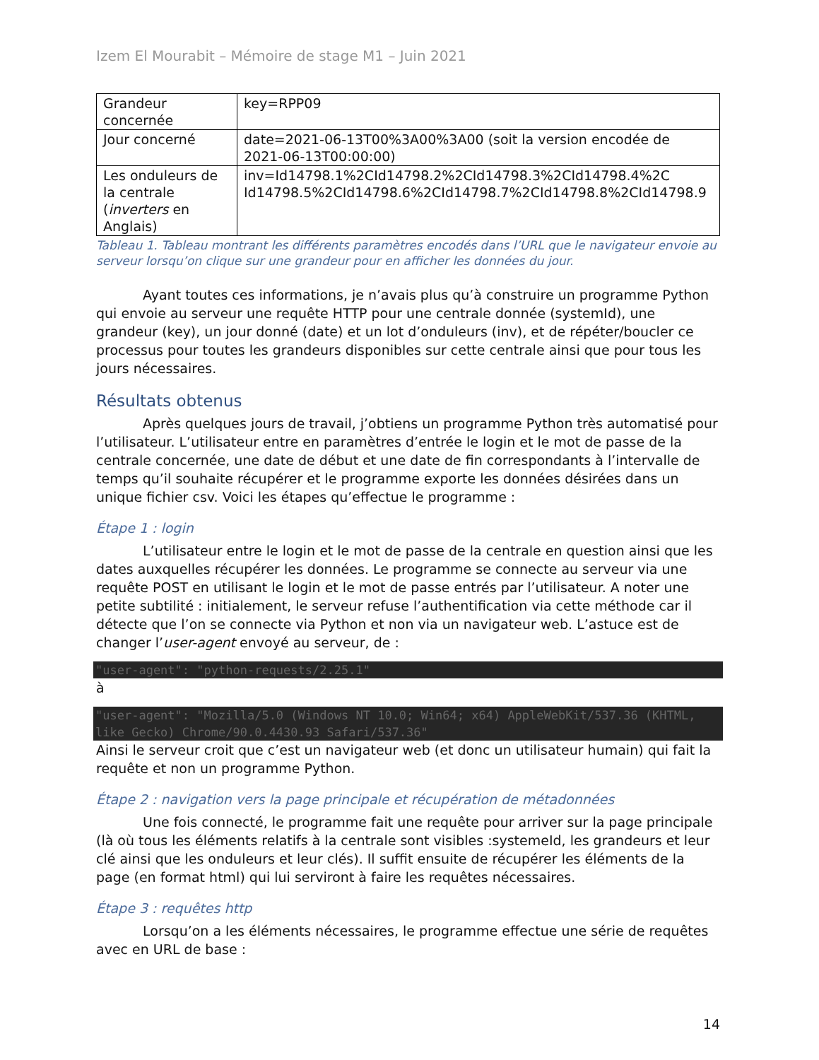Izem El Mourabit – Mémoire de stage M1 – Juin 2021
| Grandeur concernée | key=RPP09 |
| Jour concerné | date=2021-06-13T00%3A00%3A00 (soit la version encodée de 2021-06-13T00:00:00) |
| Les onduleurs de la centrale ( inverters en Anglais) | inv=Id14798.1%2CId14798.2%2CId14798.3%2CId14798.4%2C Id14798.5%2CId14798.6%2CId14798.7%2CId14798.8%2CId14798.9 |
Tableau 1. Tableau montrant les différents paramètres encodés dans l’URL que le navigateur envoie au serveur lorsqu’on clique sur une grandeur pour en afficher les données du jour.
Ayant toutes ces informations, je n’avais plus qu’à construire un programme Python qui envoie au serveur une requête HTTP pour une centrale donnée (systemId), une grandeur (key), un jour donné (date) et un lot d’onduleurs (inv), et de répéter/boucler ce processus pour toutes les grandeurs disponibles sur cette centrale ainsi que pour tous les jours nécessaires.
Résultats obtenus
Après quelques jours de travail, j’obtiens un programme Python très automatisé pour l’utilisateur. L’utilisateur entre en paramètres d’entrée le login et le mot de passe de la centrale concernée, une date de début et une date de fin correspondants à l’intervalle de temps qu’il souhaite récupérer et le programme exporte les données désirées dans un unique fichier csv. Voici les étapes qu’effectue le programme :
Étape 1 : login
L’utilisateur entre le login et le mot de passe de la centrale en question ainsi que les dates auxquelles récupérer les données. Le programme se connecte au serveur via une requête POST en utilisant le login et le mot de passe entrés par l’utilisateur. A noter une petite subtilité : initialement, le serveur refuse l’authentification via cette méthode car il détecte que l’on se connecte via Python et non via un navigateur web. L’astuce est de changer l’user-agent envoyé au serveur, de :
"user-agent": "python-requests/2.25.1"
à
"user-agent": "Mozilla/5.0 (Windows NT 10.0; Win64; x64) AppleWebKit/537.36 (KHTML, like Gecko) Chrome/90.0.4430.93 Safari/537.36"
Ainsi le serveur croit que c’est un navigateur web (et donc un utilisateur humain) qui fait la requête et non un programme Python.
Étape 2 : navigation vers la page principale et récupération de métadonnées
Une fois connecté, le programme fait une requête pour arriver sur la page principale (là où tous les éléments relatifs à la centrale sont visibles :systemeId, les grandeurs et leur clé ainsi que les onduleurs et leur clés). Il suffit ensuite de récupérer les éléments de la page (en format html) qui lui serviront à faire les requêtes nécessaires.
Étape 3 : requêtes http
Lorsqu’on a les éléments nécessaires, le programme effectue une série de requêtes avec en URL de base :
14